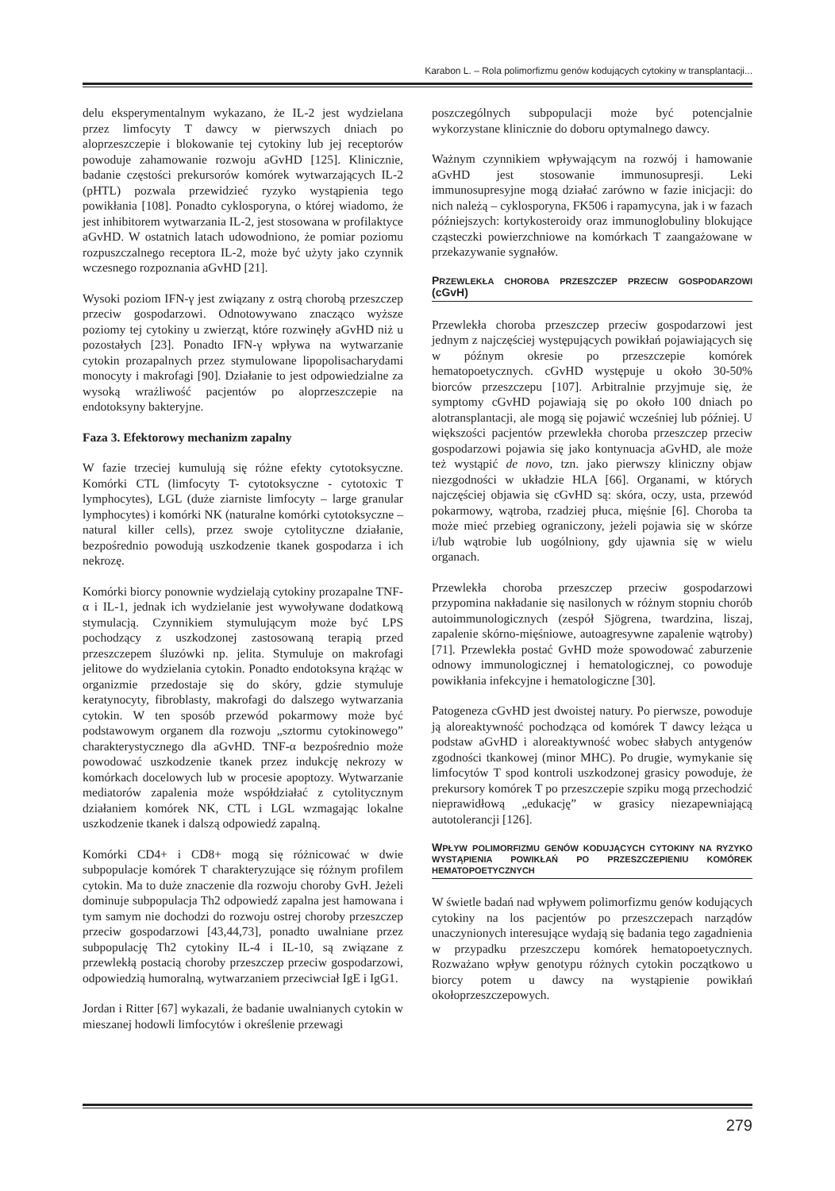Karabon L. – Rola polimorfizmu genów kodujących cytokiny w transplantacji...
delu eksperymentalnym wykazano, że IL-2 jest wydzielana przez limfocyty T dawcy w pierwszych dniach po aloprzeszczepie i blokowanie tej cytokiny lub jej receptorów powoduje zahamowanie rozwoju aGvHD [125]. Klinicznie, badanie częstości prekursorów komórek wytwarzających IL-2 (pHTL) pozwala przewidzieć ryzyko wystąpienia tego powikłania [108]. Ponadto cyklosporyna, o której wiadomo, że jest inhibitorem wytwarzania IL-2, jest stosowana w profilaktyce aGvHD. W ostatnich latach udowodniono, że pomiar poziomu rozpuszczalnego receptora IL-2, może być użyty jako czynnik wczesnego rozpoznania aGvHD [21].
Wysoki poziom IFN-γ jest związany z ostrą chorobą przeszczep przeciw gospodarzowi. Odnotowywano znacząco wyższe poziomy tej cytokiny u zwierząt, które rozwinęły aGvHD niż u pozostałych [23]. Ponadto IFN-γ wpływa na wytwarzanie cytokin prozapalnych przez stymulowane lipopolisacharydami monocyty i makrofagi [90]. Działanie to jest odpowiedzialne za wysoką wrażliwość pacjentów po aloprzeszczepie na endotoksyny bakteryjne.
Faza 3. Efektorowy mechanizm zapalny
W fazie trzeciej kumulują się różne efekty cytotoksyczne. Komórki CTL (limfocyty T- cytotoksyczne - cytotoxic T lymphocytes), LGL (duże ziarniste limfocyty – large granular lymphocytes) i komórki NK (naturalne komórki cytotoksyczne – natural killer cells), przez swoje cytolityczne działanie, bezpośrednio powodują uszkodzenie tkanek gospodarza i ich nekrozę.
Komórki biorcy ponownie wydzielają cytokiny prozapalne TNF-α i IL-1, jednak ich wydzielanie jest wywoływane dodatkową stymulacją. Czynnikiem stymulującym może być LPS pochodzący z uszkodzonej zastosowaną terapią przed przeszczepem śluzówki np. jelita. Stymuluje on makrofagi jelitowe do wydzielania cytokin. Ponadto endotoksyna krążąc w organizmie przedostaje się do skóry, gdzie stymuluje keratynocyty, fibroblasty, makrofagi do dalszego wytwarzania cytokin. W ten sposób przewód pokarmowy może być podstawowym organem dla rozwoju „sztormu cytokinowego” charakterystycznego dla aGvHD. TNF-α bezpośrednio może powodować uszkodzenie tkanek przez indukcję nekrozy w komórkach docelowych lub w procesie apoptozy. Wytwarzanie mediatorów zapalenia może współdziałać z cytolitycznym działaniem komórek NK, CTL i LGL wzmagając lokalne uszkodzenie tkanek i dalszą odpowiedź zapalną.
Komórki CD4+ i CD8+ mogą się różnicować w dwie subpopulacje komórek T charakteryzujące się różnym profilem cytokin. Ma to duże znaczenie dla rozwoju choroby GvH. Jeżeli dominuje subpopulacja Th2 odpowiedź zapalna jest hamowana i tym samym nie dochodzi do rozwoju ostrej choroby przeszczep przeciw gospodarzowi [43,44,73], ponadto uwalniane przez subpopulację Th2 cytokiny IL-4 i IL-10, są związane z przewlekłą postacią choroby przeszczep przeciw gospodarzowi, odpowiedzią humoralną, wytwarzaniem przeciwciał IgE i IgG1.
Jordan i Ritter [67] wykazali, że badanie uwalnianych cytokin w mieszanej hodowli limfocytów i określenie przewagi
poszczególnych subpopulacji może być potencjalnie wykorzystane klinicznie do doboru optymalnego dawcy.
Ważnym czynnikiem wpływającym na rozwój i hamowanie aGvHD jest stosowanie immunosupresji. Leki immunosupresyjne mogą działać zarówno w fazie inicjacji: do nich należą – cyklosporyna, FK506 i rapamycyna, jak i w fazach późniejszych: kortykosteroidy oraz immunoglobuliny blokujące cząsteczki powierzchniowe na komórkach T zaangażowane w przekazywanie sygnałów.
PRZEWLEKŁA CHOROBA PRZESZCZEP PRZECIW GOSPODARZOWI (cGvH)
Przewlekła choroba przeszczep przeciw gospodarzowi jest jednym z najczęściej występujących powikłań pojawiających się w późnym okresie po przeszczepie komórek hematopoetycznych. cGvHD występuje u około 30-50% biorców przeszczepu [107]. Arbitralnie przyjmuje się, że symptomy cGvHD pojawiają się po około 100 dniach po alotransplantacji, ale mogą się pojawić wcześniej lub później. U większości pacjentów przewlekła choroba przeszczep przeciw gospodarzowi pojawia się jako kontynuacja aGvHD, ale może też wystąpić de novo, tzn. jako pierwszy kliniczny objaw niezgodności w układzie HLA [66]. Organami, w których najczęściej objawia się cGvHD są: skóra, oczy, usta, przewód pokarmowy, wątroba, rzadziej płuca, mięśnie [6]. Choroba ta może mieć przebieg ograniczony, jeżeli pojawia się w skórze i/lub wątrobie lub uogólniony, gdy ujawnia się w wielu organach.
Przewlekła choroba przeszczep przeciw gospodarzowi przypomina nakładanie się nasilonych w różnym stopniu chorób autoimmunologicznych (zespół Sjögrena, twardzina, liszaj, zapalenie skórno-mięśniowe, autoagresywne zapalenie wątroby) [71]. Przewlekła postać GvHD może spowodować zaburzenie odnowy immunologicznej i hematologicznej, co powoduje powikłania infekcyjne i hematologiczne [30].
Patogeneza cGvHD jest dwoistej natury. Po pierwsze, powoduje ją aloreaktywność pochodząca od komórek T dawcy leżąca u podstaw aGvHD i aloreaktywność wobec słabych antygenów zgodności tkankowej (minor MHC). Po drugie, wymykanie się limfocytów T spod kontroli uszkodzonej grasicy powoduje, że prekursory komórek T po przeszczepie szpiku mogą przechodzić nieprawidłową „edukację” w grasicy niezapewniającą autotolerancji [126].
WPŁYW POLIMORFIZMU GENÓW KODUJĄCYCH CYTOKINY NA RYZYKO WYSTĄPIENIA POWIKŁAŃ PO PRZESZCZEPIENIU KOMÓREK HEMATOPOETYCZNYCH
W świetle badań nad wpływem polimorfizmu genów kodujących cytokiny na los pacjentów po przeszczepach narządów unaczynionych interesujące wydają się badania tego zagadnienia w przypadku przeszczepu komórek hematopoetycznych. Rozważano wpływ genotypu różnych cytokin początkowo u biorcy potem u dawcy na wystąpienie powikłań okołoprzeszczepowych.
279